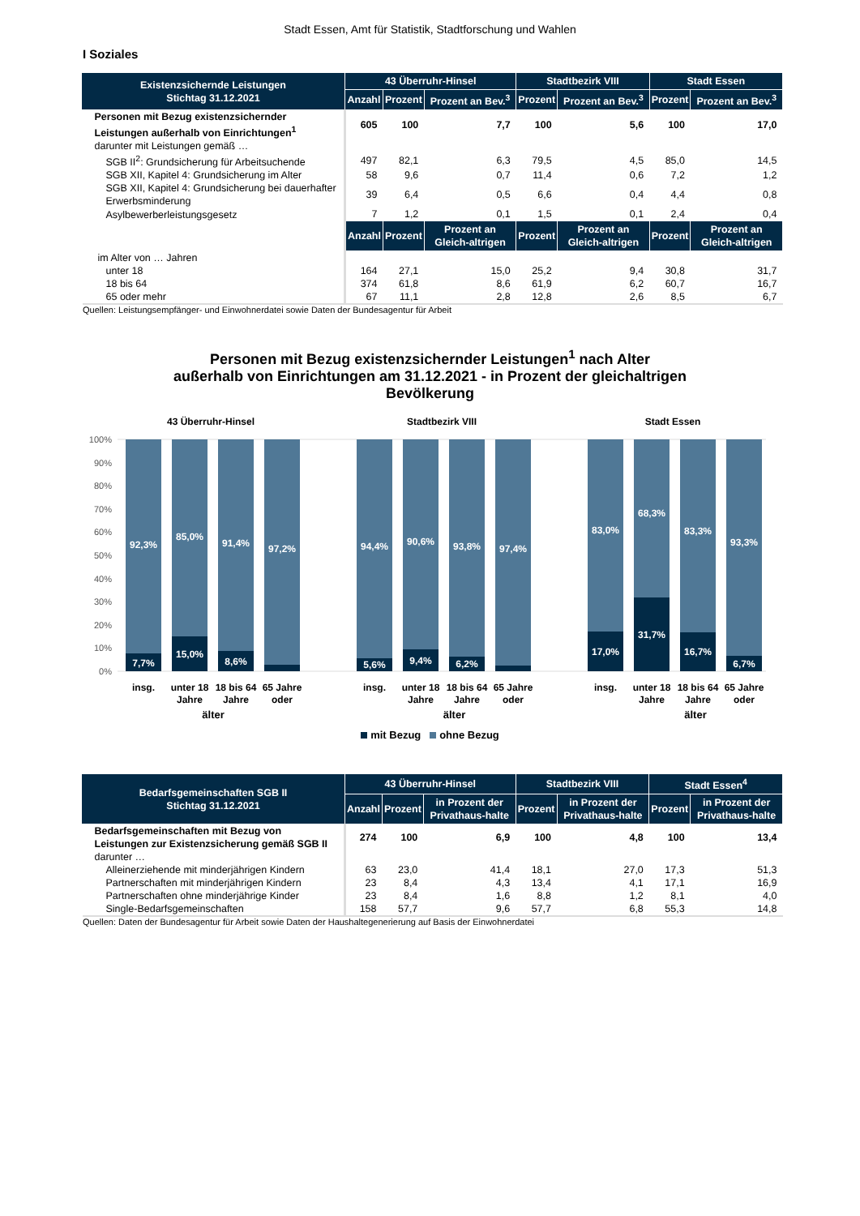Stadt Essen, Amt für Statistik, Stadtforschung und Wahlen
I Soziales
| Existenzsichernde Leistungen Stichtag 31.12.2021 | 43 Überruhr-Hinsel | | | Stadtbezirk VIII | | Stadt Essen | |
| --- | --- | --- | --- | --- | --- | --- | --- |
| | Anzahl | Prozent | Prozent an Bev.<sup>3</sup> | Prozent | Prozent an Bev.<sup>3</sup> | Prozent | Prozent an Bev.<sup>3</sup> |
| Personen mit Bezug existenzsichernder Leistungen außerhalb von Einrichtungen<sup>1</sup> | 605 | 100 | 7,7 | 100 | 5,6 | 100 | 17,0 |
| darunter mit Leistungen gemäß … | | | | | | | |
| SGB II<sup>2</sup>: Grundsicherung für Arbeitsuchende | 497 | 82,1 | 6,3 | 79,5 | 4,5 | 85,0 | 14,5 |
| SGB XII, Kapitel 4: Grundsicherung im Alter | 58 | 9,6 | 0,7 | 11,4 | 0,6 | 7,2 | 1,2 |
| SGB XII, Kapitel 4: Grundsicherung bei dauerhafter Erwerbsminderung | 39 | 6,4 | 0,5 | 6,6 | 0,4 | 4,4 | 0,8 |
| Asylbewerberleistungsgesetz | 7 | 1,2 | 0,1 | 1,5 | 0,1 | 2,4 | 0,4 |
| | Anzahl | Prozent | Prozent an Gleich-altrigen | Prozent | Prozent an Gleich-altrigen | Prozent | Prozent an Gleich-altrigen |
| im Alter von … Jahren | | | | | | | |
| unter 18 | 164 | 27,1 | 15,0 | 25,2 | 9,4 | 30,8 | 31,7 |
| 18 bis 64 | 374 | 61,8 | 8,6 | 61,9 | 6,2 | 60,7 | 16,7 |
| 65 oder mehr | 67 | 11,1 | 2,8 | 12,8 | 2,6 | 8,5 | 6,7 |
Quellen: Leistungsempfänger- und Einwohnerdatei sowie Daten der Bundesagentur für Arbeit
Personen mit Bezug existenzsichernder Leistungen<sup>1</sup> nach Alter
außerhalb von Einrichtungen am 31.12.2021 - in Prozent der gleichaltrigen
Bevölkerung
43 Überruhr-Hinsel
Stadtbezirk VIII
Stadt Essen
100%
90%
80%
70%
60%
50%
40%
30%
20%
10%
0%
92,3%
85,0%
91,4%
97,2%
94,4%
90,6%
93,8%
97,4%
83,0%
68,3%
83,3%
93,3%
7,7%
15,0%
8,6%
5,6%
9,4%
6,2%
17,0%
31,7%
16,7%
6,7%
insg.
unter 18
Jahre
18 bis 64
Jahre
65 Jahre
oder
insg.
unter 18
Jahre
18 bis 64
Jahre
65 Jahre
oder
insg.
unter 18
Jahre
18 bis 64
Jahre
65 Jahre
oder
älter älter älter
mit Bezug ohne Bezug
| Bedarfsgemeinschaften SGB II Stichtag 31.12.2021 | 43 Überruhr-Hinsel | | | Stadtbezirk VIII | | Stadt Essen<sup>4</sup> | |
| --- | --- | --- | --- | --- | --- | --- | --- |
| | Anzahl | Prozent | in Prozent der Privathaus-halte | Prozent | in Prozent der Privathaus-halte | Prozent | in Prozent der Privathaus-halte |
| Bedarfsgemeinschaften mit Bezug von Leistungen zur Existenzsicherung gemäß SGB II | 274 | 100 | 6,9 | 100 | 4,8 | 100 | 13,4 |
| darunter … | | | | | | | |
| Alleinerziehende mit minderjährigen Kindern | 63 | 23,0 | 41,4 | 18,1 | 27,0 | 17,3 | 51,3 |
| Partnerschaften mit minderjährigen Kindern | 23 | 8,4 | 4,3 | 13,4 | 4,1 | 17,1 | 16,9 |
| Partnerschaften ohne minderjährige Kinder | 23 | 8,4 | 1,6 | 8,8 | 1,2 | 8,1 | 4,0 |
| Single-Bedarfsgemeinschaften | 158 | 57,7 | 9,6 | 57,7 | 6,8 | 55,3 | 14,8 |
Quellen: Daten der Bundesagentur für Arbeit sowie Daten der Haushaltegenerierung auf Basis der Einwohnerdatei